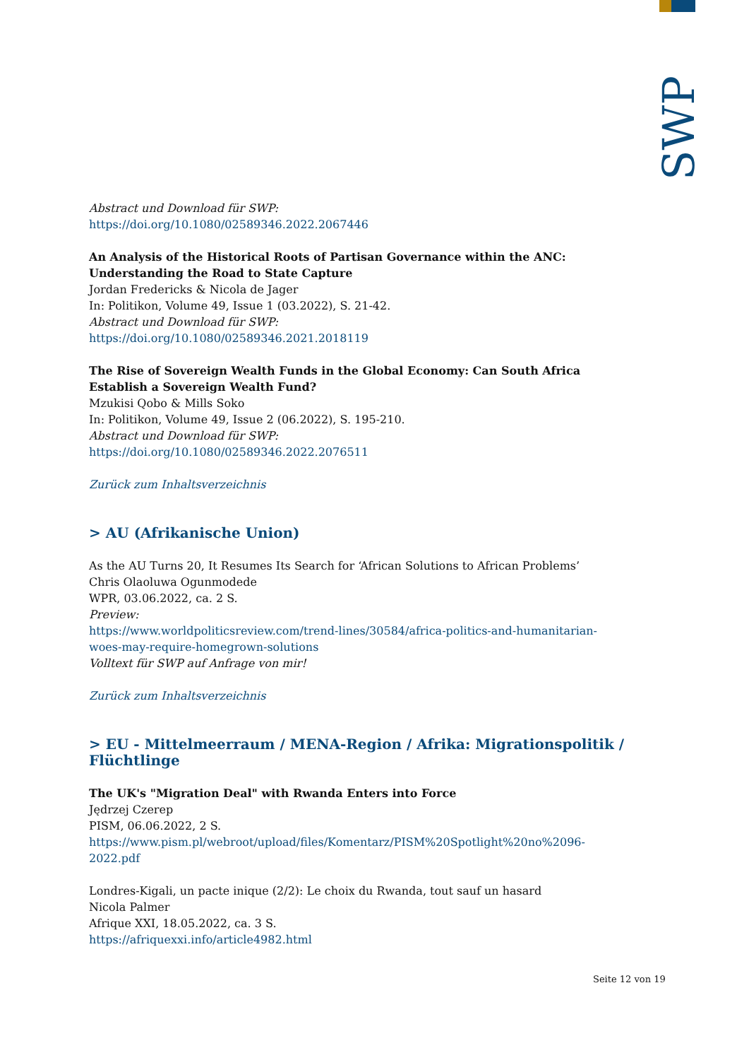SWP
Abstract und Download für SWP:
https://doi.org/10.1080/02589346.2022.2067446
An Analysis of the Historical Roots of Partisan Governance within the ANC: Understanding the Road to State Capture
Jordan Fredericks & Nicola de Jager
In: Politikon, Volume 49, Issue 1 (03.2022), S. 21-42.
Abstract und Download für SWP:
https://doi.org/10.1080/02589346.2021.2018119
The Rise of Sovereign Wealth Funds in the Global Economy: Can South Africa Establish a Sovereign Wealth Fund?
Mzukisi Qobo & Mills Soko
In: Politikon, Volume 49, Issue 2 (06.2022), S. 195-210.
Abstract und Download für SWP:
https://doi.org/10.1080/02589346.2022.2076511
Zurück zum Inhaltsverzeichnis
> AU (Afrikanische Union)
As the AU Turns 20, It Resumes Its Search for ‘African Solutions to African Problems’
Chris Olaoluwa Ogunmodede
WPR, 03.06.2022, ca. 2 S.
Preview:
https://www.worldpoliticsreview.com/trend-lines/30584/africa-politics-and-humanitarian-woes-may-require-homegrown-solutions
Volltext für SWP auf Anfrage von mir!
Zurück zum Inhaltsverzeichnis
> EU - Mittelmeerraum / MENA-Region / Afrika: Migrationspolitik / Flüchtlinge
The UK's "Migration Deal" with Rwanda Enters into Force
Jędrzej Czerep
PISM, 06.06.2022, 2 S.
https://www.pism.pl/webroot/upload/files/Komentarz/PISM%20Spotlight%20no%2096-2022.pdf
Londres-Kigali, un pacte inique (2/2): Le choix du Rwanda, tout sauf un hasard
Nicola Palmer
Afrique XXI, 18.05.2022, ca. 3 S.
https://afriquexxi.info/article4982.html
Seite 12 von 19